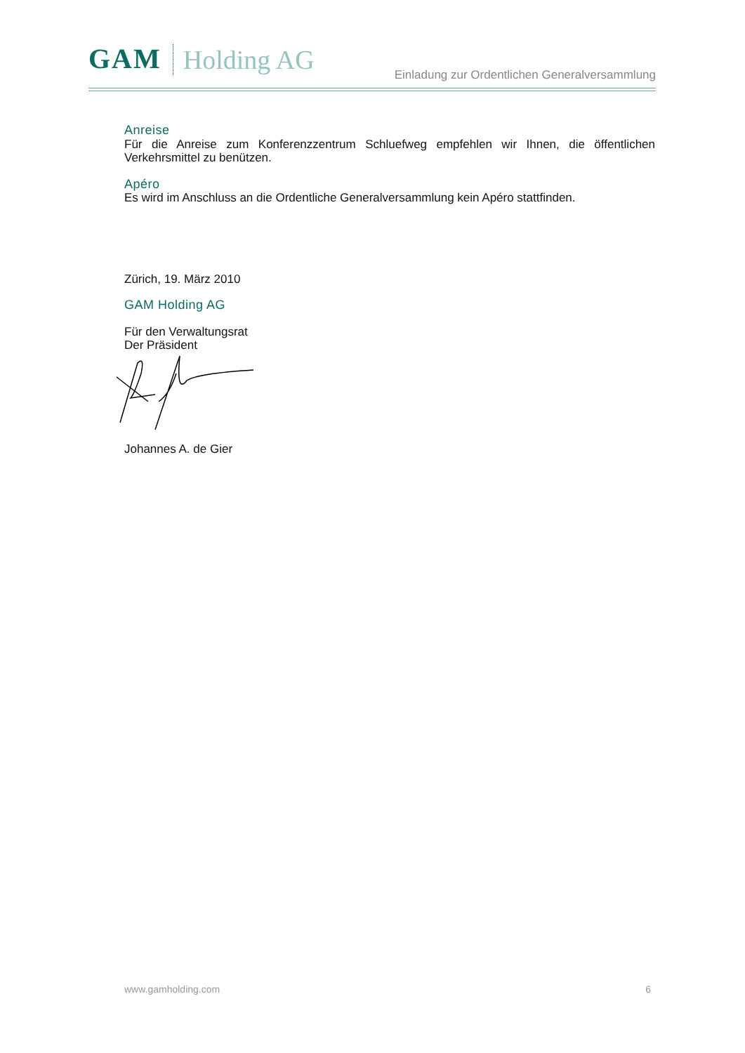GAM Holding AG
Einladung zur Ordentlichen Generalversammlung
Anreise
Für die Anreise zum Konferenzzentrum Schluefweg empfehlen wir Ihnen, die öffentlichen Verkehrsmittel zu benützen.
Apéro
Es wird im Anschluss an die Ordentliche Generalversammlung kein Apéro stattfinden.
Zürich, 19. März 2010
GAM Holding AG
Für den Verwaltungsrat
Der Präsident
Johannes A. de Gier
www.gamholding.com 6